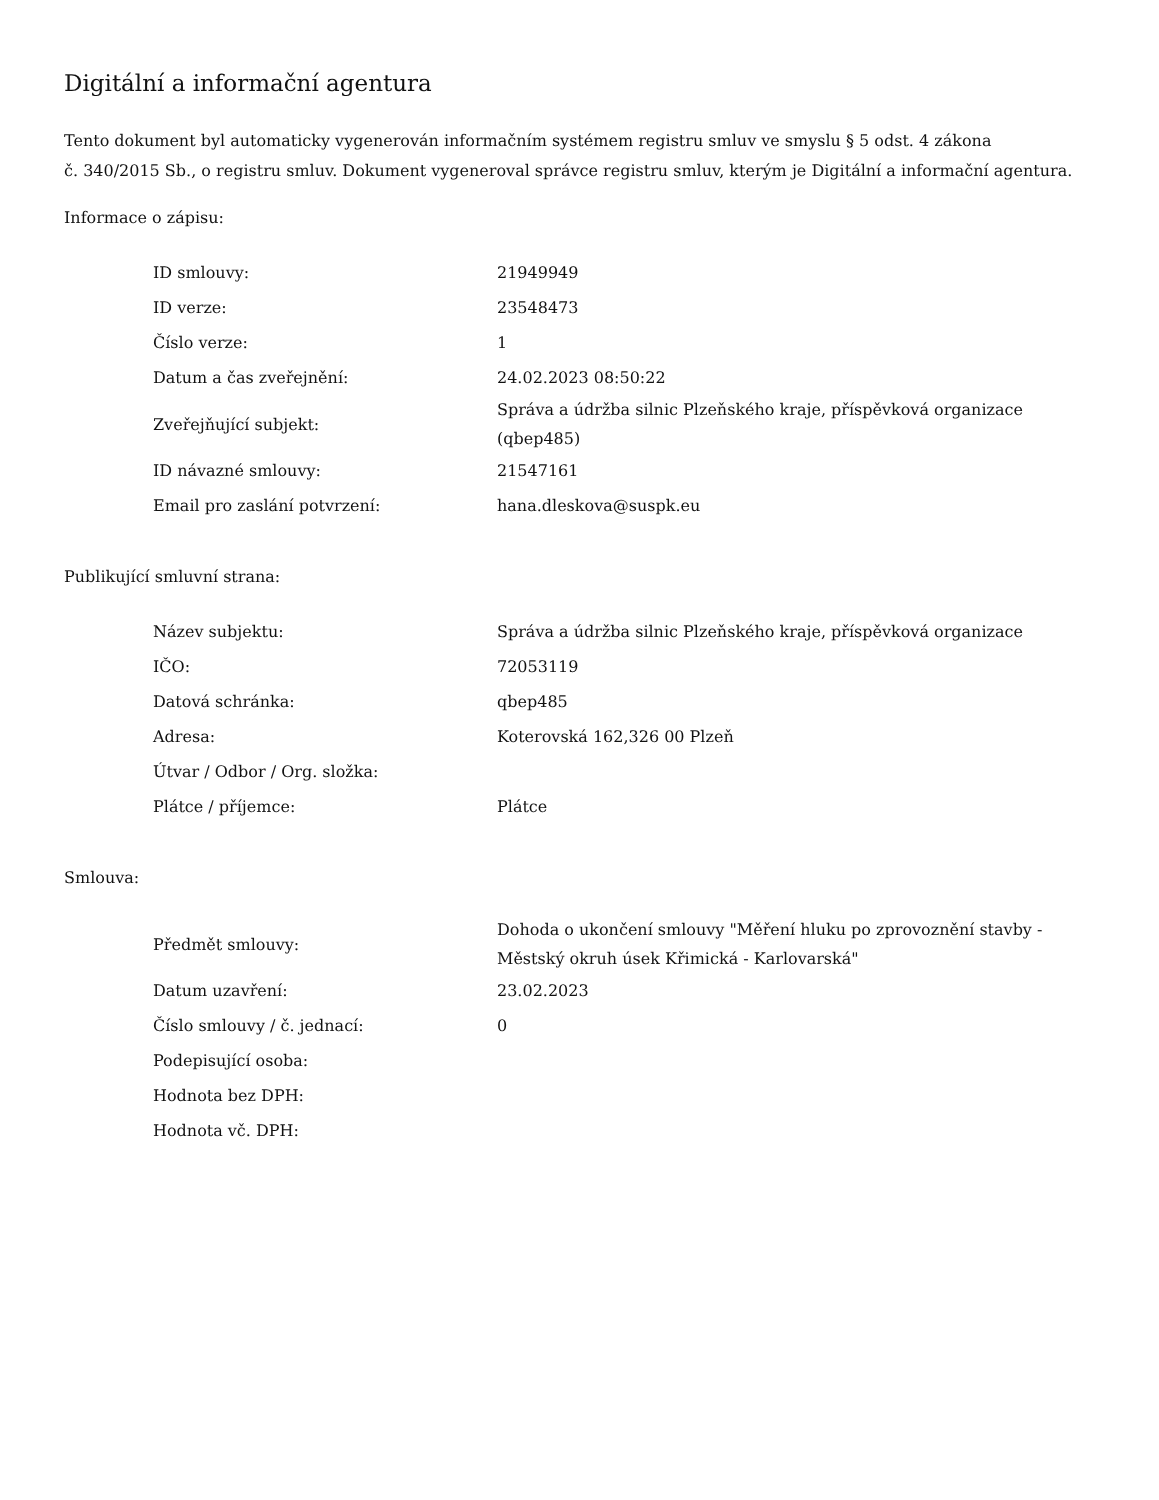Digitální a informační agentura
Tento dokument byl automaticky vygenerován informačním systémem registru smluv ve smyslu § 5 odst. 4 zákona
č. 340/2015 Sb., o registru smluv. Dokument vygeneroval správce registru smluv, kterým je Digitální a informační agentura.
Informace o zápisu:
| ID smlouvy: | 21949949 |
| ID verze: | 23548473 |
| Číslo verze: | 1 |
| Datum a čas zveřejnění: | 24.02.2023 08:50:22 |
| Zveřejňující subjekt: | Správa a údržba silnic Plzeňského kraje, příspěvková organizace (qbep485) |
| ID návazné smlouvy: | 21547161 |
| Email pro zaslání potvrzení: | hana.dleskova@suspk.eu |
Publikující smluvní strana:
| Název subjektu: | Správa a údržba silnic Plzeňského kraje, příspěvková organizace |
| IČO: | 72053119 |
| Datová schránka: | qbep485 |
| Adresa: | Koterovská 162,326 00 Plzeň |
| Útvar / Odbor / Org. složka: | |
| Plátce / příjemce: | Plátce |
Smlouva:
| Předmět smlouvy: | Dohoda o ukončení smlouvy "Měření hluku po zprovoznění stavby - Městský okruh úsek Křimická - Karlovarská" |
| Datum uzavření: | 23.02.2023 |
| Číslo smlouvy / č. jednací: | 0 |
| Podepisující osoba: | |
| Hodnota bez DPH: | |
| Hodnota vč. DPH: | |